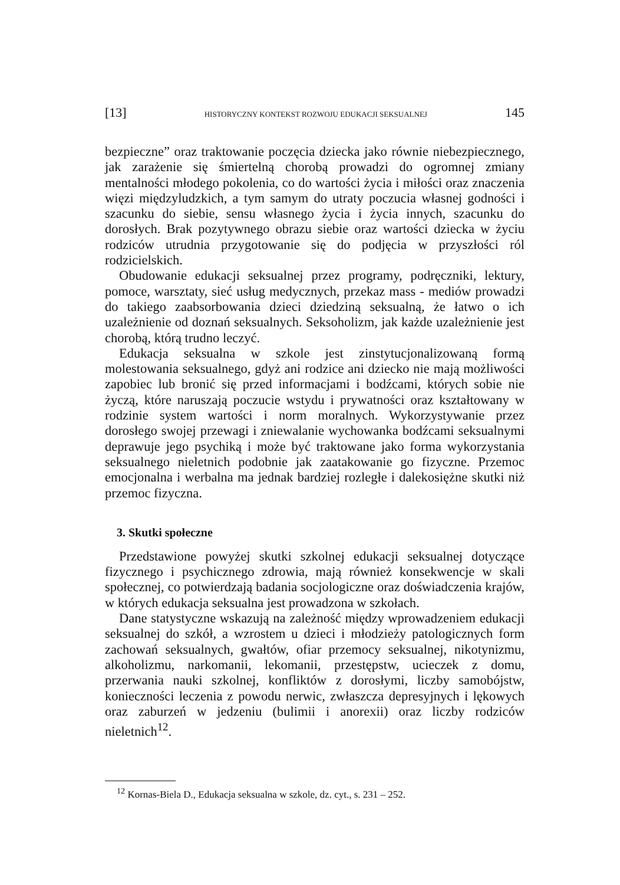[13] HISTORYCZNY KONTEKST ROZWOJU EDUKACJI SEKSUALNEJ 145
bezpieczne” oraz traktowanie poczęcia dziecka jako równie niebezpiecznego, jak zarażenie się śmiertelną chorobą prowadzi do ogromnej zmiany mentalności młodego pokolenia, co do wartości życia i miłości oraz znaczenia więzi międzyludzkich, a tym samym do utraty poczucia własnej godności i szacunku do siebie, sensu własnego życia i życia innych, szacunku do dorosłych. Brak pozytywnego obrazu siebie oraz wartości dziecka w życiu rodziców utrudnia przygotowanie się do podjęcia w przyszłości ról rodzicielskich.
Obudowanie edukacji seksualnej przez programy, podręczniki, lektury, pomoce, warsztaty, sieć usług medycznych, przekaz mass - mediów prowadzi do takiego zaabsorbowania dzieci dziedziną seksualną, że łatwo o ich uzależnienie od doznań seksualnych. Seksoholizm, jak każde uzależnienie jest chorobą, którą trudno leczyć.
Edukacja seksualna w szkole jest zinstytucjonalizowaną formą molestowania seksualnego, gdyż ani rodzice ani dziecko nie mają możliwości zapobiec lub bronić się przed informacjami i bodźcami, których sobie nie życzą, które naruszają poczucie wstydu i prywatności oraz kształtowany w rodzinie system wartości i norm moralnych. Wykorzystywanie przez dorosłego swojej przewagi i zniewalanie wychowanka bodźcami seksualnymi deprawuje jego psychiką i może być traktowane jako forma wykorzystania seksualnego nieletnich podobnie jak zaatakowanie go fizyczne. Przemoc emocjonalna i werbalna ma jednak bardziej rozległe i dalekosiężne skutki niż przemoc fizyczna.
3. Skutki społeczne
Przedstawione powyżej skutki szkolnej edukacji seksualnej dotyczące fizycznego i psychicznego zdrowia, mają również konsekwencje w skali społecznej, co potwierdzają badania socjologiczne oraz doświadczenia krajów, w których edukacja seksualna jest prowadzona w szkołach.
Dane statystyczne wskazują na zależność między wprowadzeniem edukacji seksualnej do szkół, a wzrostem u dzieci i młodzieży patologicznych form zachowań seksualnych, gwałtów, ofiar przemocy seksualnej, nikotynizmu, alkoholizmu, narkomanii, lekomanii, przestępstw, ucieczek z domu, przerwania nauki szkolnej, konfliktów z dorosłymi, liczby samobójstw, konieczności leczenia z powodu nerwic, zwłaszcza depresyjnych i lękowych oraz zaburzeń w jedzeniu (bulimii i anorexii) oraz liczby rodziców nieletnich<sup>12</sup>.
<sup>12</sup> Kornas-Biela D., Edukacja seksualna w szkole, dz. cyt., s. 231 – 252.